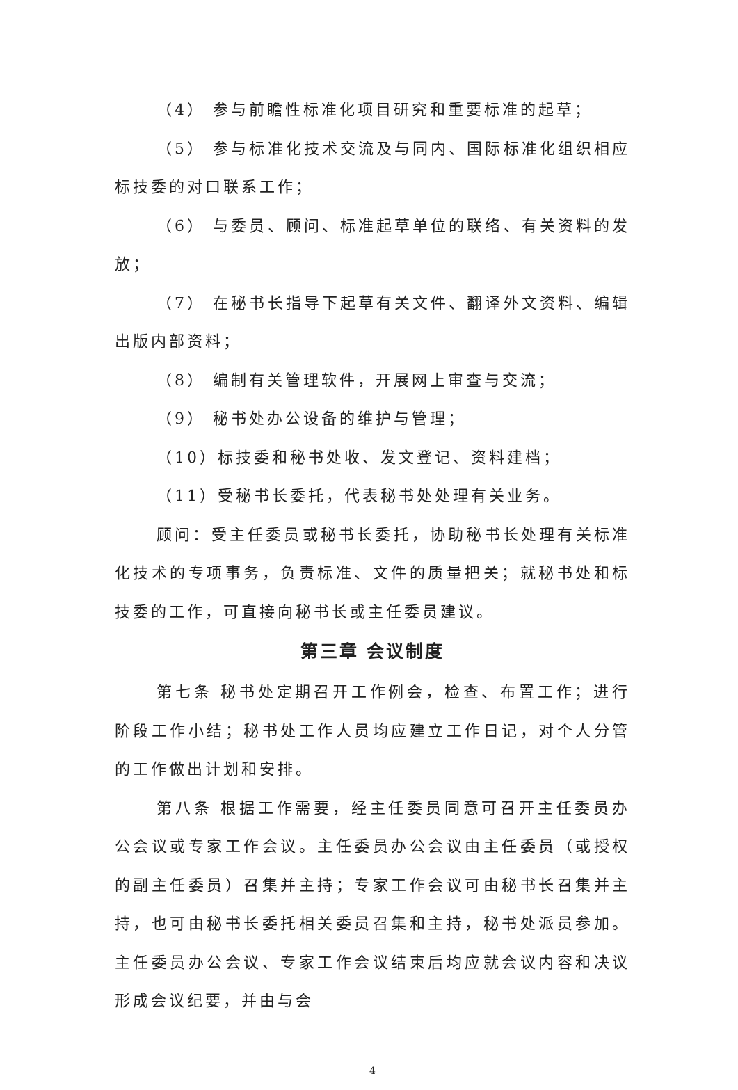（4） 参与前瞻性标准化项目研究和重要标准的起草；
（5） 参与标准化技术交流及与同内、国际标准化组织相应标技委的对口联系工作；
（6） 与委员、顾问、标准起草单位的联络、有关资料的发放；
（7） 在秘书长指导下起草有关文件、翻译外文资料、编辑出版内部资料；
（8） 编制有关管理软件，开展网上审查与交流；
（9） 秘书处办公设备的维护与管理；
（10）标技委和秘书处收、发文登记、资料建档；
（11）受秘书长委托，代表秘书处处理有关业务。
顾问：受主任委员或秘书长委托，协助秘书长处理有关标准化技术的专项事务，负责标准、文件的质量把关；就秘书处和标技委的工作，可直接向秘书长或主任委员建议。
第三章 会议制度
第七条 秘书处定期召开工作例会，检查、布置工作；进行阶段工作小结；秘书处工作人员均应建立工作日记，对个人分管的工作做出计划和安排。
第八条 根据工作需要，经主任委员同意可召开主任委员办公会议或专家工作会议。主任委员办公会议由主任委员（或授权的副主任委员）召集并主持；专家工作会议可由秘书长召集并主持，也可由秘书长委托相关委员召集和主持，秘书处派员参加。主任委员办公会议、专家工作会议结束后均应就会议内容和决议形成会议纪要，并由与会
4